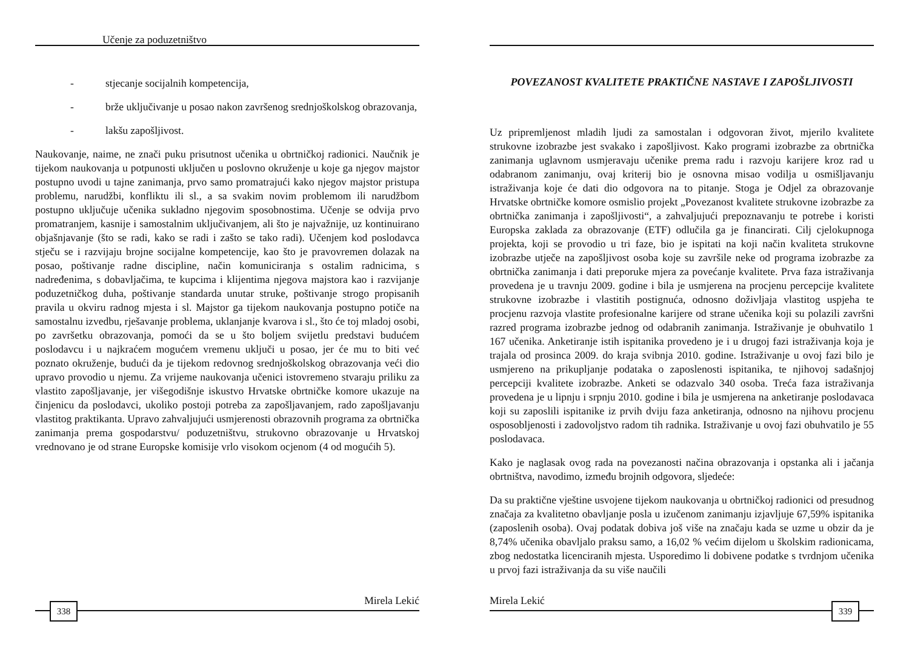Učenje za poduzetništvo
- stjecanje socijalnih kompetencija,
- brže uključivanje u posao nakon završenog srednjoškolskog obrazovanja,
- lakšu zapošljivost.
Naukovanje, naime, ne znači puku prisutnost učenika u obrtničkoj radionici. Naučnik je tijekom naukovanja u potpunosti uključen u poslovno okruženje u koje ga njegov majstor postupno uvodi u tajne zanimanja, prvo samo promatrajući kako njegov majstor pristupa problemu, narudžbi, konfliktu ili sl., a sa svakim novim problemom ili narudžbom postupno uključuje učenika sukladno njegovim sposobnostima. Učenje se odvija prvo promatranjem, kasnije i samostalnim uključivanjem, ali što je najvažnije, uz kontinuirano objašnjavanje (što se radi, kako se radi i zašto se tako radi). Učenjem kod poslodavca stječu se i razvijaju brojne socijalne kompetencije, kao što je pravovremen dolazak na posao, poštivanje radne discipline, način komuniciranja s ostalim radnicima, s nadređenima, s dobavljačima, te kupcima i klijentima njegova majstora kao i razvijanje poduzetničkog duha, poštivanje standarda unutar struke, poštivanje strogo propisanih pravila u okviru radnog mjesta i sl. Majstor ga tijekom naukovanja postupno potiče na samostalnu izvedbu, rješavanje problema, uklanjanje kvarova i sl., što će toj mladoj osobi, po završetku obrazovanja, pomoći da se u što boljem svijetlu predstavi budućem poslodavcu i u najkraćem mogućem vremenu uključi u posao, jer će mu to biti već poznato okruženje, budući da je tijekom redovnog srednjoškolskog obrazovanja veći dio upravo provodio u njemu. Za vrijeme naukovanja učenici istovremeno stvaraju priliku za vlastito zapošljavanje, jer višegodišnje iskustvo Hrvatske obrtničke komore ukazuje na činjenicu da poslodavci, ukoliko postoji potreba za zapošljavanjem, rado zapošljavanju vlastitog praktikanta. Upravo zahvaljujući usmjerenosti obrazovnih programa za obrtnička zanimanja prema gospodarstvu/ poduzetništvu, strukovno obrazovanje u Hrvatskoj vrednovano je od strane Europske komisije vrlo visokom ocjenom (4 od mogućih 5).
Mirela Lekić
338
POVEZANOST KVALITETE PRAKTIČNE NASTAVE I ZAPOŠLJIVOSTI
Uz pripremljenost mladih ljudi za samostalan i odgovoran život, mjerilo kvalitete strukovne izobrazbe jest svakako i zapošljivost. Kako programi izobrazbe za obrtnička zanimanja uglavnom usmjeravaju učenike prema radu i razvoju karijere kroz rad u odabranom zanimanju, ovaj kriterij bio je osnovna misao vodilja u osmišljavanju istraživanja koje će dati dio odgovora na to pitanje. Stoga je Odjel za obrazovanje Hrvatske obrtničke komore osmislio projekt „Povezanost kvalitete strukovne izobrazbe za obrtnička zanimanja i zapošljivosti“, a zahvaljujući prepoznavanju te potrebe i koristi Europska zaklada za obrazovanje (ETF) odlučila ga je financirati. Cilj cjelokupnoga projekta, koji se provodio u tri faze, bio je ispitati na koji način kvaliteta strukovne izobrazbe utječe na zapošljivost osoba koje su završile neke od programa izobrazbe za obrtnička zanimanja i dati preporuke mjera za povećanje kvalitete. Prva faza istraživanja provedena je u travnju 2009. godine i bila je usmjerena na procjenu percepcije kvalitete strukovne izobrazbe i vlastitih postignuća, odnosno doživljaja vlastitog uspjeha te procjenu razvoja vlastite profesionalne karijere od strane učenika koji su polazili završni razred programa izobrazbe jednog od odabranih zanimanja. Istraživanje je obuhvatilo 1 167 učenika. Anketiranje istih ispitanika provedeno je i u drugoj fazi istraživanja koja je trajala od prosinca 2009. do kraja svibnja 2010. godine. Istraživanje u ovoj fazi bilo je usmjereno na prikupljanje podataka o zaposlenosti ispitanika, te njihovoj sadašnjoj percepciji kvalitete izobrazbe. Anketi se odazvalo 340 osoba. Treća faza istraživanja provedena je u lipnju i srpnju 2010. godine i bila je usmjerena na anketiranje poslodavaca koji su zaposlili ispitanike iz prvih dviju faza anketiranja, odnosno na njihovu procjenu osposobljenosti i zadovoljstvo radom tih radnika. Istraživanje u ovoj fazi obuhvatilo je 55 poslodavaca.
Kako je naglasak ovog rada na povezanosti načina obrazovanja i opstanka ali i jačanja obrtništva, navodimo, između brojnih odgovora, sljedeće:
Da su praktične vještine usvojene tijekom naukovanja u obrtničkoj radionici od presudnog značaja za kvalitetno obavljanje posla u izučenom zanimanju izjavljuje 67,59% ispitanika (zaposlenih osoba). Ovaj podatak dobiva još više na značaju kada se uzme u obzir da je 8,74% učenika obavljalo praksu samo, a 16,02 % većim dijelom u školskim radionicama, zbog nedostatka licenciranih mjesta. Usporedimo li dobivene podatke s tvrdnjom učenika u prvoj fazi istraživanja da su više naučili
Mirela Lekić
339